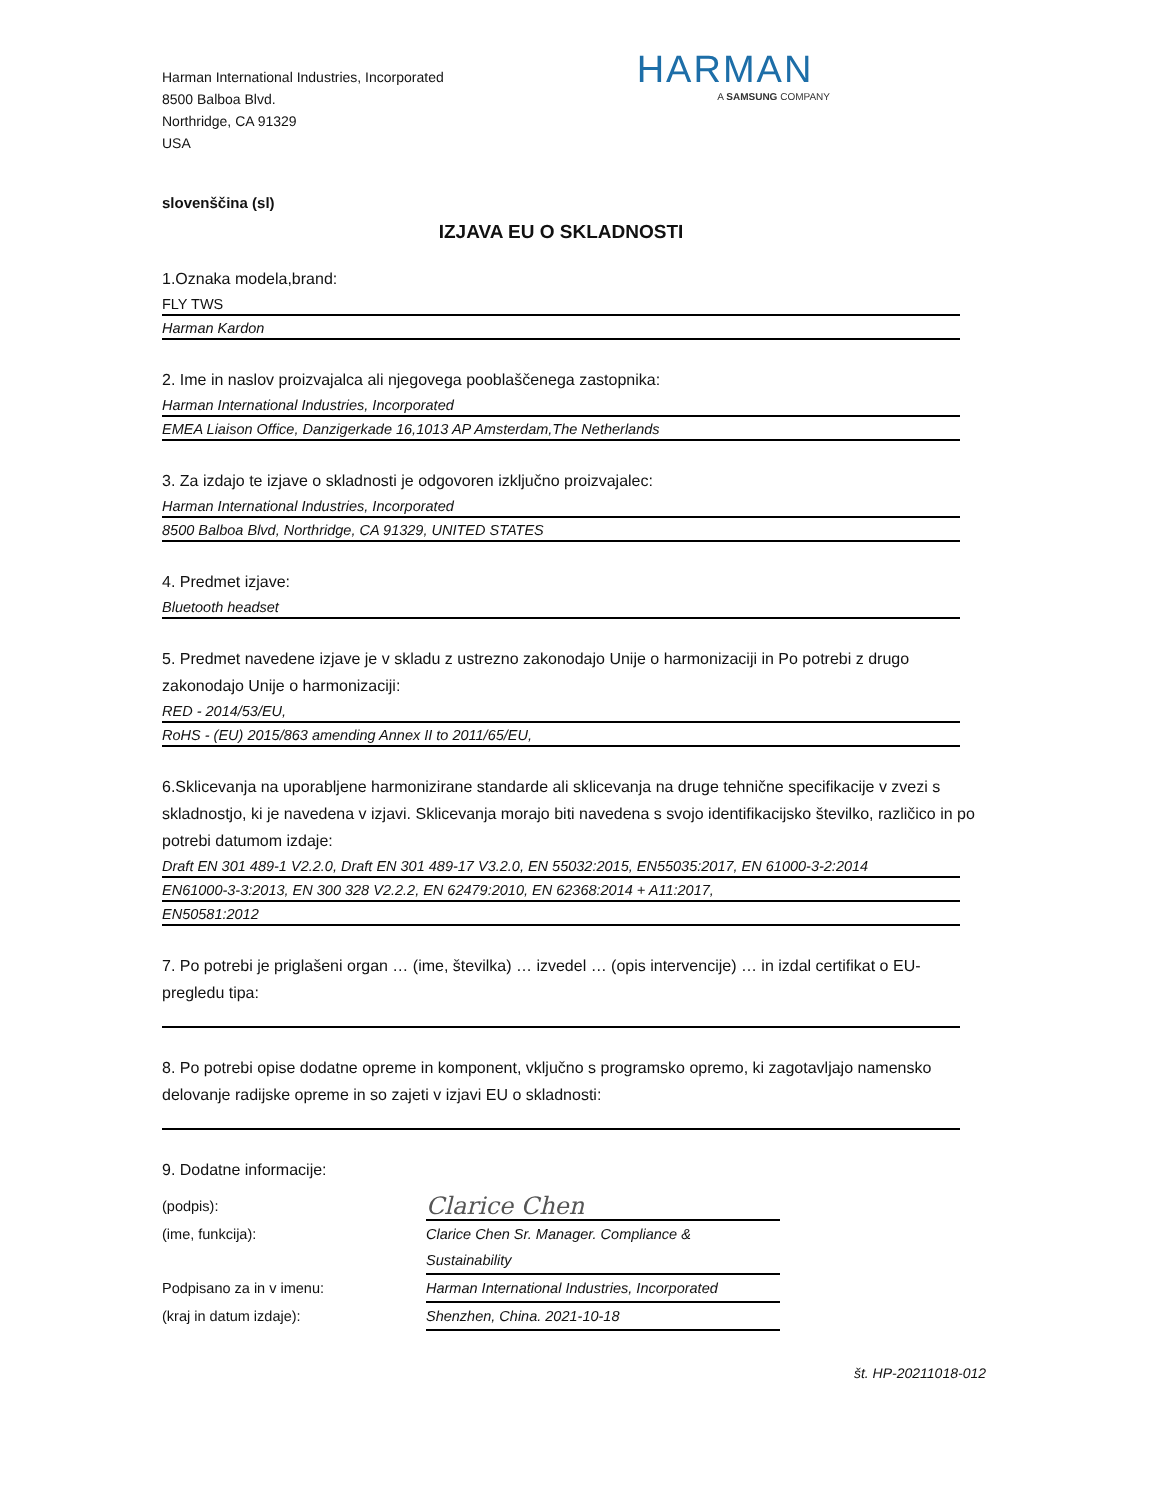Harman International Industries, Incorporated
8500 Balboa Blvd.
Northridge, CA 91329
USA
HARMAN
A SAMSUNG COMPANY
slovenščina (sl)
IZJAVA EU O SKLADNOSTI
1.Oznaka modela,brand:
FLY TWS
Harman Kardon
2. Ime in naslov proizvajalca ali njegovega pooblaščenega zastopnika:
Harman International Industries, Incorporated
EMEA Liaison Office, Danzigerkade 16,1013 AP Amsterdam,The Netherlands
3. Za izdajo te izjave o skladnosti je odgovoren izključno proizvajalec:
Harman International Industries, Incorporated
8500 Balboa Blvd, Northridge, CA 91329, UNITED STATES
4. Predmet izjave:
Bluetooth headset
5. Predmet navedene izjave je v skladu z ustrezno zakonodajo Unije o harmonizaciji in Po potrebi z drugo zakonodajo Unije o harmonizaciji:
RED - 2014/53/EU,
RoHS - (EU) 2015/863 amending Annex II to 2011/65/EU,
6.Sklicevanja na uporabljene harmonizirane standarde ali sklicevanja na druge tehnične specifikacije v zvezi s skladnostjo, ki je navedena v izjavi. Sklicevanja morajo biti navedena s svojo identifikacijsko številko, različico in po potrebi datumom izdaje:
Draft EN 301 489-1 V2.2.0, Draft EN 301 489-17 V3.2.0, EN 55032:2015, EN55035:2017, EN 61000-3-2:2014
EN61000-3-3:2013, EN 300 328 V2.2.2, EN 62479:2010, EN 62368:2014 + A11:2017,
EN50581:2012
7. Po potrebi je priglašeni organ … (ime, številka) … izvedel … (opis intervencije) … in izdal certifikat o EU-pregledu tipa:
8. Po potrebi opise dodatne opreme in komponent, vključno s programsko opremo, ki zagotavljajo namensko delovanje radijske opreme in so zajeti v izjavi EU o skladnosti:
9. Dodatne informacije:
(podpis): Clarice Chen
(ime, funkcija): Clarice Chen Sr. Manager. Compliance & Sustainability
Podpisano za in v imenu: Harman International Industries, Incorporated
(kraj in datum izdaje): Shenzhen, China. 2021-10-18
št. HP-20211018-012